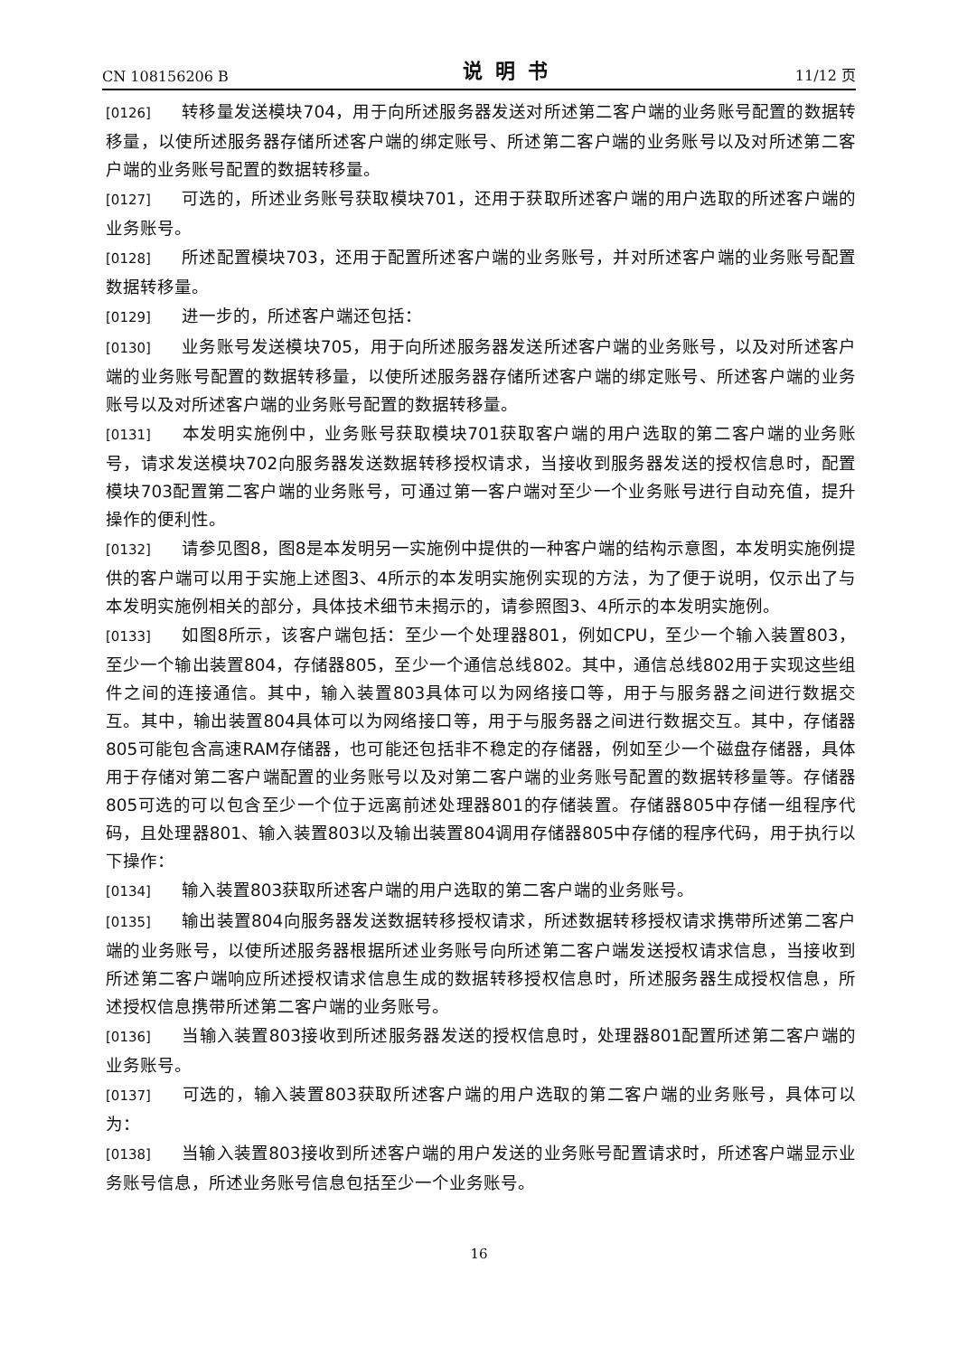CN 108156206 B 说明书 11/12 页
[0126] 转移量发送模块704，用于向所述服务器发送对所述第二客户端的业务账号配置的数据转移量，以使所述服务器存储所述客户端的绑定账号、所述第二客户端的业务账号以及对所述第二客户端的业务账号配置的数据转移量。
[0127] 可选的，所述业务账号获取模块701，还用于获取所述客户端的用户选取的所述客户端的业务账号。
[0128] 所述配置模块703，还用于配置所述客户端的业务账号，并对所述客户端的业务账号配置数据转移量。
[0129] 进一步的，所述客户端还包括：
[0130] 业务账号发送模块705，用于向所述服务器发送所述客户端的业务账号，以及对所述客户端的业务账号配置的数据转移量，以使所述服务器存储所述客户端的绑定账号、所述客户端的业务账号以及对所述客户端的业务账号配置的数据转移量。
[0131] 本发明实施例中，业务账号获取模块701获取客户端的用户选取的第二客户端的业务账号，请求发送模块702向服务器发送数据转移授权请求，当接收到服务器发送的授权信息时，配置模块703配置第二客户端的业务账号，可通过第一客户端对至少一个业务账号进行自动充值，提升操作的便利性。
[0132] 请参见图8，图8是本发明另一实施例中提供的一种客户端的结构示意图，本发明实施例提供的客户端可以用于实施上述图3、4所示的本发明实施例实现的方法，为了便于说明，仅示出了与本发明实施例相关的部分，具体技术细节未揭示的，请参照图3、4所示的本发明实施例。
[0133] 如图8所示，该客户端包括：至少一个处理器801，例如CPU，至少一个输入装置803，至少一个输出装置804，存储器805，至少一个通信总线802。其中，通信总线802用于实现这些组件之间的连接通信。其中，输入装置803具体可以为网络接口等，用于与服务器之间进行数据交互。其中，输出装置804具体可以为网络接口等，用于与服务器之间进行数据交互。其中，存储器805可能包含高速RAM存储器，也可能还包括非不稳定的存储器，例如至少一个磁盘存储器，具体用于存储对第二客户端配置的业务账号以及对第二客户端的业务账号配置的数据转移量等。存储器805可选的可以包含至少一个位于远离前述处理器801的存储装置。存储器805中存储一组程序代码，且处理器801、输入装置803以及输出装置804调用存储器805中存储的程序代码，用于执行以下操作：
[0134] 输入装置803获取所述客户端的用户选取的第二客户端的业务账号。
[0135] 输出装置804向服务器发送数据转移授权请求，所述数据转移授权请求携带所述第二客户端的业务账号，以使所述服务器根据所述业务账号向所述第二客户端发送授权请求信息，当接收到所述第二客户端响应所述授权请求信息生成的数据转移授权信息时，所述服务器生成授权信息，所述授权信息携带所述第二客户端的业务账号。
[0136] 当输入装置803接收到所述服务器发送的授权信息时，处理器801配置所述第二客户端的业务账号。
[0137] 可选的，输入装置803获取所述客户端的用户选取的第二客户端的业务账号，具体可以为：
[0138] 当输入装置803接收到所述客户端的用户发送的业务账号配置请求时，所述客户端显示业务账号信息，所述业务账号信息包括至少一个业务账号。
16